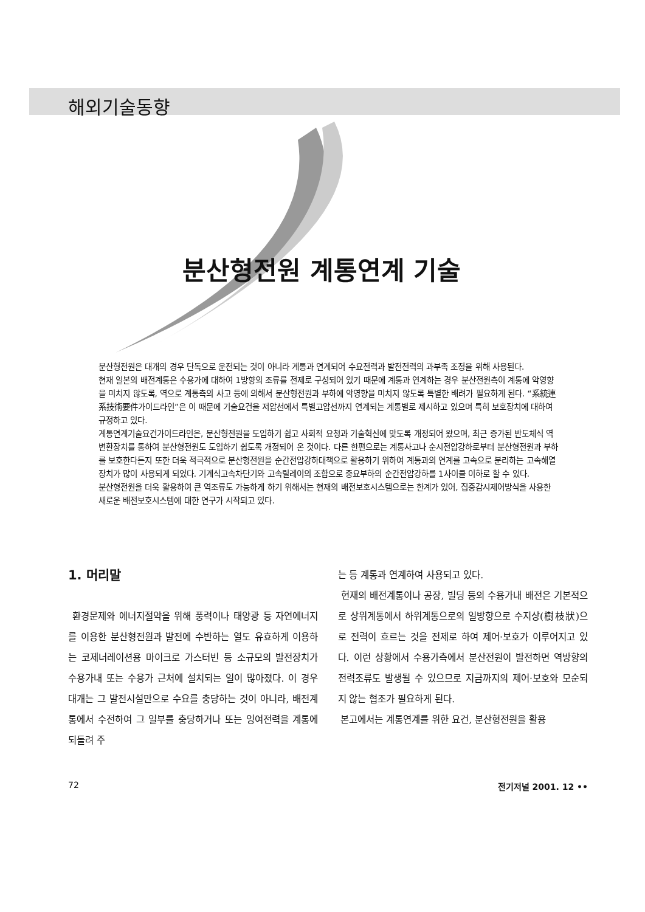해외기술동향
분산형전원 계통연계 기술
분산형전원은 대개의 경우 단독으로 운전되는 것이 아니라 계통과 연계되어 수요전력과 발전전력의 과부족 조정을 위해 사용된다.
현재 일본의 배전계통은 수용가에 대하여 1방향의 조류를 전제로 구성되어 있기 때문에 계통과 연계하는 경우 분산전원측이 계통에 악영향을 미치지 않도록, 역으로 계통측의 사고 등에 의해서 분산형전원과 부하에 악영향을 미치지 않도록 특별한 배려가 필요하게 된다. “系統連系技術要件가이드라인”은 이 때문에 기술요건을 저압선에서 특별고압선까지 연계되는 계통별로 제시하고 있으며 특히 보호장치에 대하여 규정하고 있다.
계통연계기술요건가이드라인은, 분산형전원을 도입하기 쉽고 사회적 요청과 기술혁신에 맞도록 개정되어 왔으며, 최근 증가된 반도체식 역변환장치를 통하여 분산형전원도 도입하기 쉽도록 개정되어 온 것이다. 다른 한편으로는 계통사고나 순시전압강하로부터 분산형전원과 부하를 보호한다든지 또한 더욱 적극적으로 분산형전원을 순간전압강하대책으로 활용하기 위하여 계통과의 연계를 고속으로 분리하는 고속해열장치가 많이 사용되게 되었다. 기계식고속차단기와 고속릴레이의 조합으로 중요부하의 순간전압강하를 1사이클 이하로 할 수 있다.
분산형전원을 더욱 활용하여 큰 역조류도 가능하게 하기 위해서는 현재의 배전보호시스템으로는 한계가 있어, 집중감시제어방식을 사용한 새로운 배전보호시스템에 대한 연구가 시작되고 있다.
1. 머리말
환경문제와 에너지절약을 위해 풍력이나 태양광 등 자연에너지를 이용한 분산형전원과 발전에 수반하는 열도 유효하게 이용하는 코제너레이션용 마이크로 가스터빈 등 소규모의 발전장치가 수용가내 또는 수용가 근처에 설치되는 일이 많아졌다. 이 경우 대개는 그 발전시설만으로 수요를 충당하는 것이 아니라, 배전계통에서 수전하여 그 일부를 충당하거나 또는 잉여전력을 계통에 되돌려 주
는 등 계통과 연계하여 사용되고 있다.
현재의 배전계통이나 공장, 빌딩 등의 수용가내 배전은 기본적으로 상위계통에서 하위계통으로의 일방향으로 수지상(樹枝狀)으로 전력이 흐르는 것을 전제로 하여 제어·보호가 이루어지고 있다. 이런 상황에서 수용가측에서 분산전원이 발전하면 역방향의 전력조류도 발생될 수 있으므로 지금까지의 제어·보호와 모순되지 않는 협조가 필요하게 된다.
본고에서는 계통연계를 위한 요건, 분산형전원을 활용
72 전기저널 2001. 12 ••